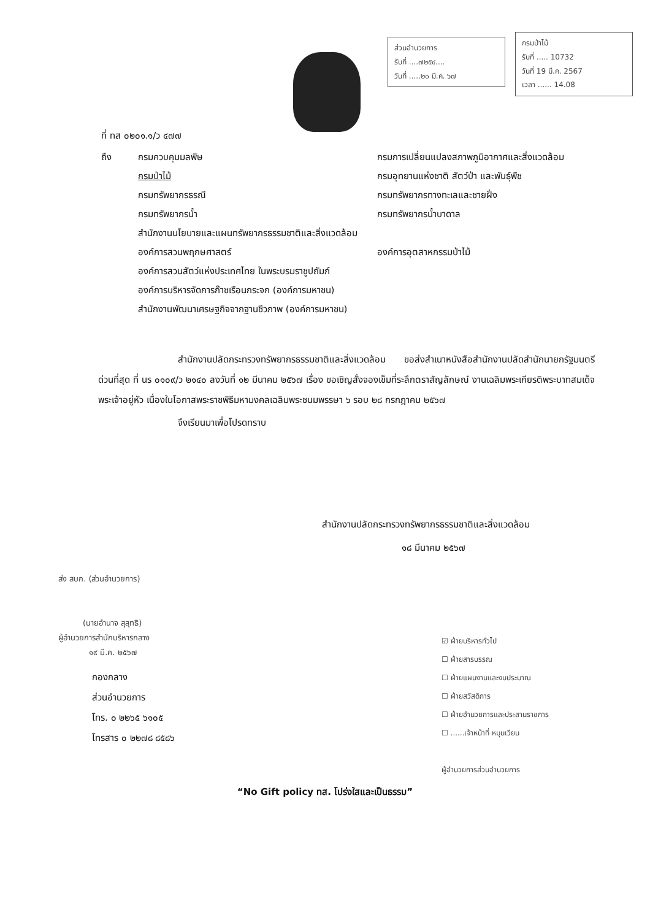ส่วนอำนวยการ
รับที่ ....๗๒๕๔....
วันที่ .....๒๐ มี.ค. ๖๗
กรมป่าไม้
รับที่ ..... 10732
วันที่ 19 มี.ค. 2567
เวลา ...... 14.08
ที่ ทส ๐๒๐๑.๑/ว ๔๗๗
ถึง
กรมควบคุมมลพิษ
กรมการเปลี่ยนแปลงสภาพภูมิอากาศและสิ่งแวดล้อม
กรมป่าไม้
กรมอุทยานแห่งชาติ สัตว์ป่า และพันธุ์พืช
กรมทรัพยากรธรณี
กรมทรัพยากรทางทะเลและชายฝั่ง
กรมทรัพยากรน้ำ
กรมทรัพยากรน้ำบาดาล
สำนักงานนโยบายและแผนทรัพยากรธรรมชาติและสิ่งแวดล้อม
องค์การสวนพฤกษศาสตร์
องค์การอุตสาหกรรมป่าไม้
องค์การสวนสัตว์แห่งประเทศไทย ในพระบรมราชูปถัมภ์
องค์การบริหารจัดการก๊าซเรือนกระจก (องค์การมหาชน)
สำนักงานพัฒนาเศรษฐกิจจากฐานชีวภาพ (องค์การมหาชน)
สำนักงานปลัดกระทรวงทรัพยากรธรรมชาติและสิ่งแวดล้อม ขอส่งสำเนาหนังสือสำนักงานปลัดสำนักนายกรัฐมนตรี ด่วนที่สุด ที่ นร ๐๑๐๙/ว ๒๑๔๐ ลงวันที่ ๑๒ มีนาคม ๒๕๖๗ เรื่อง ขอเชิญสั่งจองเข็มที่ระลึกตราสัญลักษณ์ งานเฉลิมพระเกียรติพระบาทสมเด็จพระเจ้าอยู่หัว เนื่องในโอกาสพระราชพิธีมหามงคลเฉลิมพระชนมพรรษา ๖ รอบ ๒๘ กรกฎาคม ๒๕๖๗
จึงเรียนมาเพื่อโปรดทราบ
สำนักงานปลัดกระทรวงทรัพยากรธรรมชาติและสิ่งแวดล้อม
๑๘ มีนาคม ๒๕๖๗
ส่ง สบก. (ส่วนอำนวยการ)
(นายอำนาจ สุสุทธิ)
ผู้อำนวยการสำนักบริหารกลาง
๑๙ มี.ค. ๒๕๖๗
กองกลาง
ส่วนอำนวยการ
โทร. ๐ ๒๒๖๕ ๖๑๐๕
โทรสาร ๐ ๒๒๗๘ ๘๕๘๖
☑ ฝ่ายบริหารทั่วไป
☐ ฝ่ายสารบรรณ
☐ ฝ่ายแผนงานและงบประมาณ
☐ ฝ่ายสวัสดิการ
☐ ฝ่ายอำนวยการและประสานราชการ
☐ ......เจ้าหน้าที่ หมุนเวียน
ผู้อำนวยการส่วนอำนวยการ
“No Gift policy ทส. โปร่งใสและเป็นธรรม”